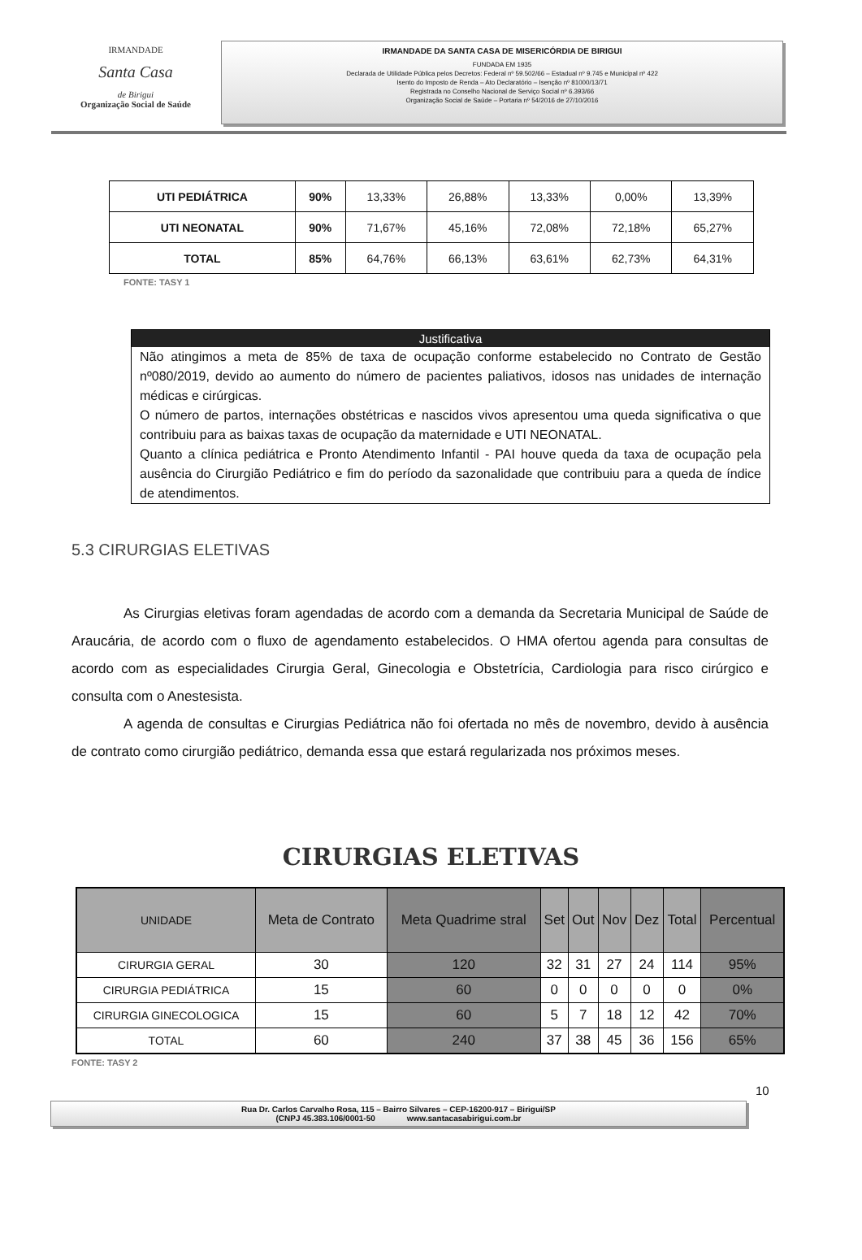IRMANDADE
Santa Casa
de Birigui
Organização Social de Saúde
IRMANDADE DA SANTA CASA DE MISERICÓRDIA DE BIRIGUI
FUNDADA EM 1935
Declarada de Utilidade Pública pelos Decretos: Federal nº 59.502/66 – Estadual nº 9.745 e Municipal nº 422
Isento do Imposto de Renda – Ato Declaratório – Isenção nº 81000/13/71
Registrada no Conselho Nacional de Serviço Social nº 6.393/66
Organização Social de Saúde – Portaria nº 54/2016 de 27/10/2016
| UTI PEDIÁTRICA | 90% | 13,33% | 26,88% | 13,33% | 0,00% | 13,39% |
| UTI NEONATAL | 90% | 71,67% | 45,16% | 72,08% | 72,18% | 65,27% |
| TOTAL | 85% | 64,76% | 66,13% | 63,61% | 62,73% | 64,31% |
FONTE: TASY 1
Justificativa
Não atingimos a meta de 85% de taxa de ocupação conforme estabelecido no Contrato de Gestão nº080/2019, devido ao aumento do número de pacientes paliativos, idosos nas unidades de internação médicas e cirúrgicas.
O número de partos, internações obstétricas e nascidos vivos apresentou uma queda significativa o que contribuiu para as baixas taxas de ocupação da maternidade e UTI NEONATAL.
Quanto a clínica pediátrica e Pronto Atendimento Infantil - PAI houve queda da taxa de ocupação pela ausência do Cirurgião Pediátrico e fim do período da sazonalidade que contribuiu para a queda de índice de atendimentos.
5.3 CIRURGIAS ELETIVAS
As Cirurgias eletivas foram agendadas de acordo com a demanda da Secretaria Municipal de Saúde de Araucária, de acordo com o fluxo de agendamento estabelecidos. O HMA ofertou agenda para consultas de acordo com as especialidades Cirurgia Geral, Ginecologia e Obstetrícia, Cardiologia para risco cirúrgico e consulta com o Anestesista.
A agenda de consultas e Cirurgias Pediátrica não foi ofertada no mês de novembro, devido à ausência de contrato como cirurgião pediátrico, demanda essa que estará regularizada nos próximos meses.
CIRURGIAS ELETIVAS
| UNIDADE | Meta de Contrato | Meta Quadrime stral | Set | Out | Nov | Dez | Total | Percentual |
| --- | --- | --- | --- | --- | --- | --- | --- | --- |
| CIRURGIA GERAL | 30 | 120 | 32 | 31 | 27 | 24 | 114 | 95% |
| CIRURGIA PEDIÁTRICA | 15 | 60 | 0 | 0 | 0 | 0 | 0 | 0% |
| CIRURGIA GINECOLOGICA | 15 | 60 | 5 | 7 | 18 | 12 | 42 | 70% |
| TOTAL | 60 | 240 | 37 | 38 | 45 | 36 | 156 | 65% |
FONTE: TASY 2
10
Rua Dr. Carlos Carvalho Rosa, 115 – Bairro Silvares – CEP-16200-917 – Birigui/SP
(CNPJ 45.383.106/0001-50 www.santacasabirigui.com.br